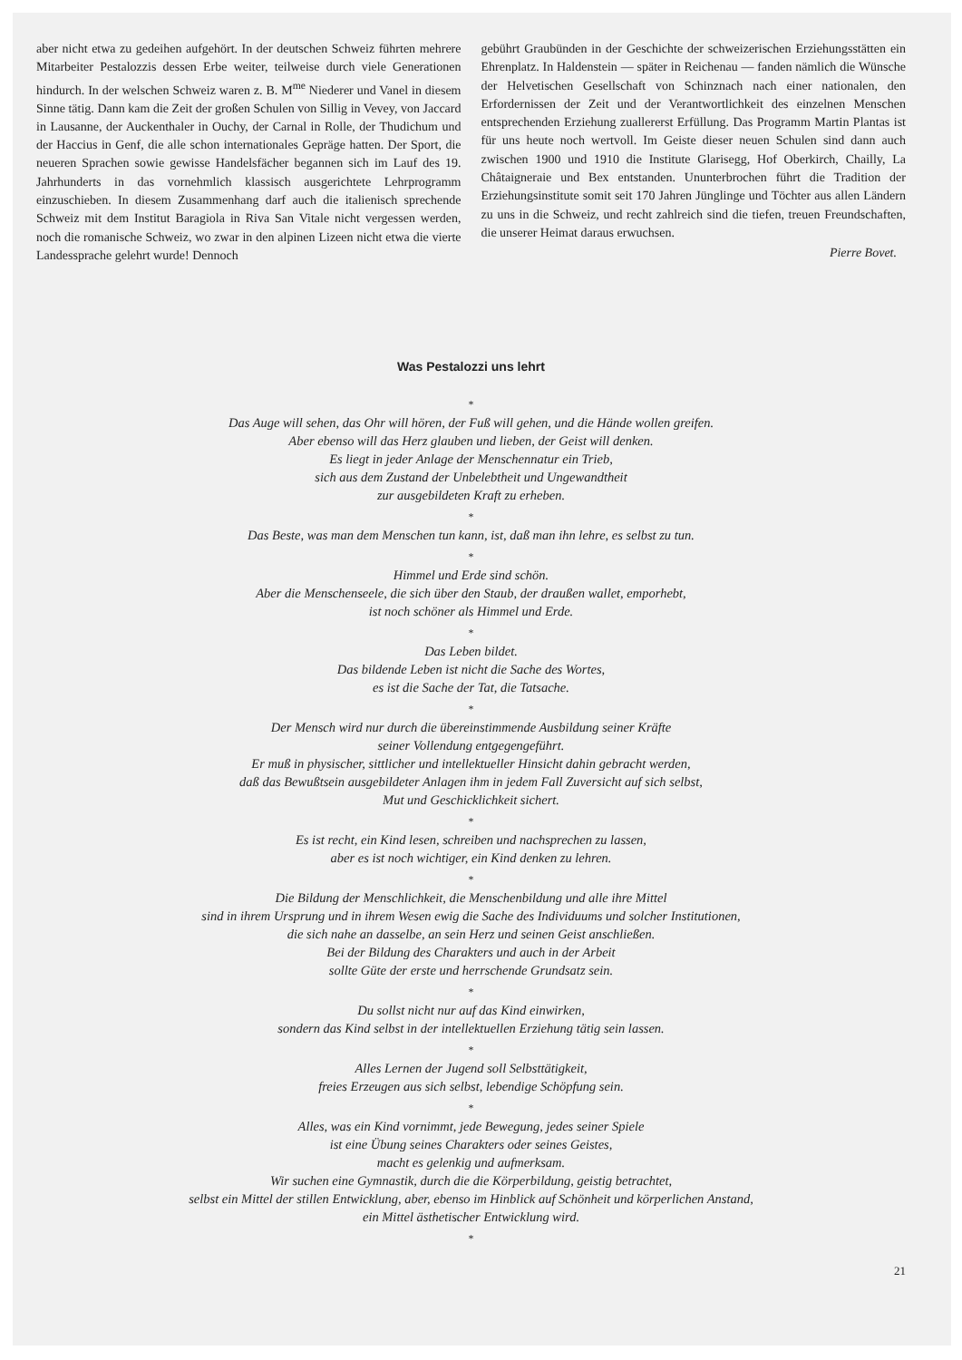aber nicht etwa zu gedeihen aufgehört. In der deutschen Schweiz führten mehrere Mitarbeiter Pestalozzis dessen Erbe weiter, teilweise durch viele Generationen hindurch. In der welschen Schweiz waren z. B. M<sup>me</sup> Niederer und Vanel in diesem Sinne tätig. Dann kam die Zeit der großen Schulen von Sillig in Vevey, von Jaccard in Lausanne, der Auckenthaler in Ouchy, der Carnal in Rolle, der Thudichum und der Haccius in Genf, die alle schon internationales Gepräge hatten. Der Sport, die neueren Sprachen sowie gewisse Handelsfächer begannen sich im Lauf des 19. Jahrhunderts in das vornehmlich klassisch ausgerichtete Lehrprogramm einzuschieben. In diesem Zusammenhang darf auch die italienisch sprechende Schweiz mit dem Institut Baragiola in Riva San Vitale nicht vergessen werden, noch die romanische Schweiz, wo zwar in den alpinen Lizeen nicht etwa die vierte Landessprache gelehrt wurde! Dennoch
gebührt Graubünden in der Geschichte der schweizerischen Erziehungsstätten ein Ehrenplatz. In Haldenstein — später in Reichenau — fanden nämlich die Wünsche der Helvetischen Gesellschaft von Schinznach nach einer nationalen, den Erfordernissen der Zeit und der Verantwortlichkeit des einzelnen Menschen entsprechenden Erziehung zuallererst Erfüllung. Das Programm Martin Plantas ist für uns heute noch wertvoll. Im Geiste dieser neuen Schulen sind dann auch zwischen 1900 und 1910 die Institute Glarisegg, Hof Oberkirch, Chailly, La Châtaigneraie und Bex entstanden. Ununterbrochen führt die Tradition der Erziehungsinstitute somit seit 170 Jahren Jünglinge und Töchter aus allen Ländern zu uns in die Schweiz, und recht zahlreich sind die tiefen, treuen Freundschaften, die unserer Heimat daraus erwuchsen.
Pierre Bovet.
Was Pestalozzi uns lehrt
*
Das Auge will sehen, das Ohr will hören, der Fuß will gehen, und die Hände wollen greifen.
Aber ebenso will das Herz glauben und lieben, der Geist will denken.
Es liegt in jeder Anlage der Menschennatur ein Trieb,
sich aus dem Zustand der Unbelebtheit und Ungewandtheit
zur ausgebildeten Kraft zu erheben.
*
Das Beste, was man dem Menschen tun kann, ist, daß man ihn lehre, es selbst zu tun.
*
Himmel und Erde sind schön.
Aber die Menschenseele, die sich über den Staub, der draußen wallet, emporhebt,
ist noch schöner als Himmel und Erde.
*
Das Leben bildet.
Das bildende Leben ist nicht die Sache des Wortes,
es ist die Sache der Tat, die Tatsache.
*
Der Mensch wird nur durch die übereinstimmende Ausbildung seiner Kräfte
seiner Vollendung entgegengeführt.
Er muß in physischer, sittlicher und intellektueller Hinsicht dahin gebracht werden,
daß das Bewußtsein ausgebildeter Anlagen ihm in jedem Fall Zuversicht auf sich selbst,
Mut und Geschicklichkeit sichert.
*
Es ist recht, ein Kind lesen, schreiben und nachsprechen zu lassen,
aber es ist noch wichtiger, ein Kind denken zu lehren.
*
Die Bildung der Menschlichkeit, die Menschenbildung und alle ihre Mittel
sind in ihrem Ursprung und in ihrem Wesen ewig die Sache des Individuums und solcher Institutionen,
die sich nahe an dasselbe, an sein Herz und seinen Geist anschließen.
Bei der Bildung des Charakters und auch in der Arbeit
sollte Güte der erste und herrschende Grundsatz sein.
*
Du sollst nicht nur auf das Kind einwirken,
sondern das Kind selbst in der intellektuellen Erziehung tätig sein lassen.
*
Alles Lernen der Jugend soll Selbsttätigkeit,
freies Erzeugen aus sich selbst, lebendige Schöpfung sein.
*
Alles, was ein Kind vornimmt, jede Bewegung, jedes seiner Spiele
ist eine Übung seines Charakters oder seines Geistes,
macht es gelenkig und aufmerksam.
Wir suchen eine Gymnastik, durch die die Körperbildung, geistig betrachtet,
selbst ein Mittel der stillen Entwicklung, aber, ebenso im Hinblick auf Schönheit und körperlichen Anstand,
ein Mittel ästhetischer Entwicklung wird.
*
21